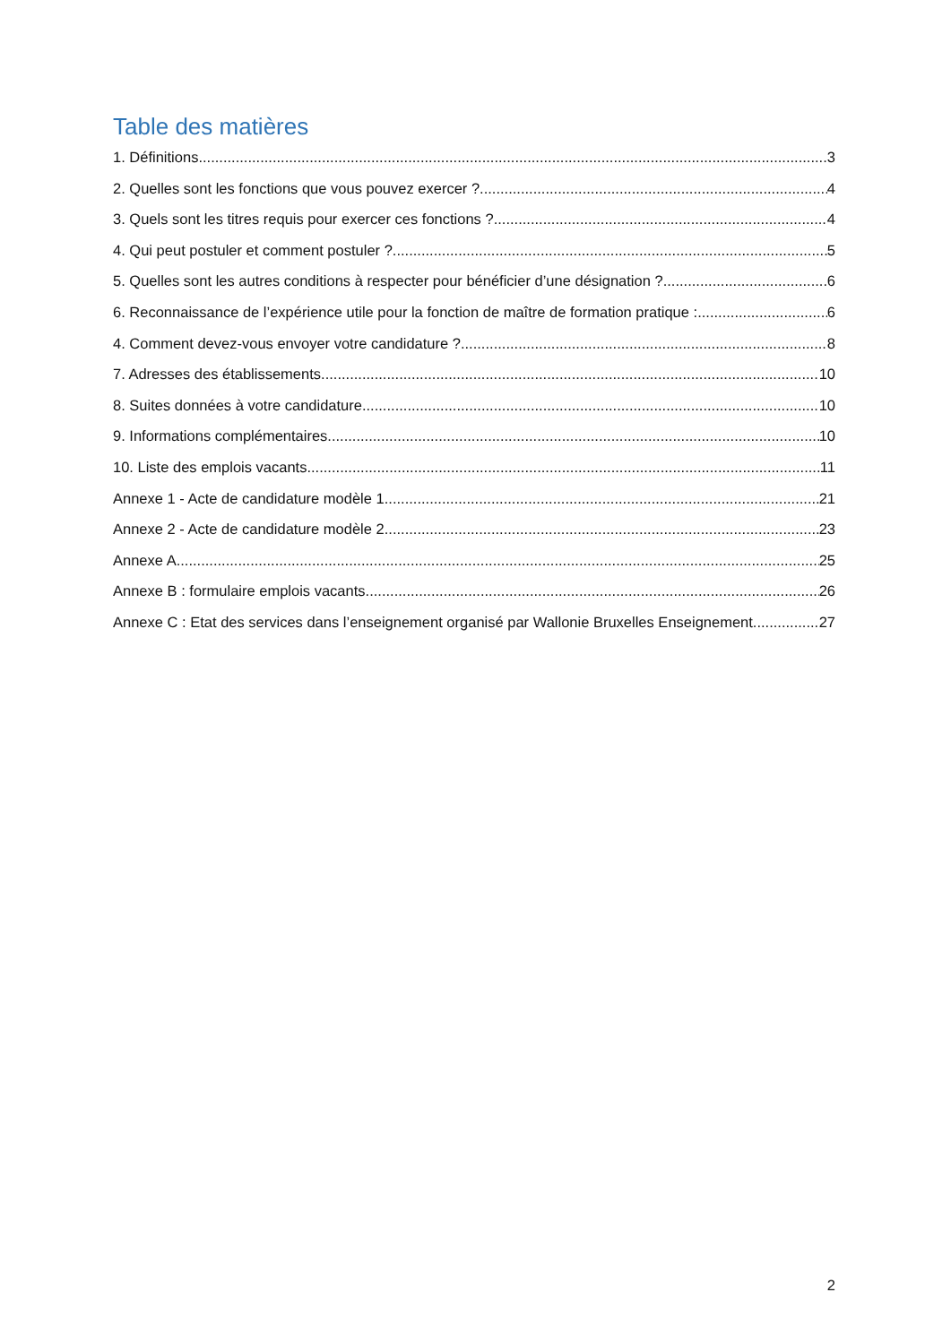Table des matières
1. Définitions 3
2. Quelles sont les fonctions que vous pouvez exercer ? 4
3. Quels sont les titres requis pour exercer ces fonctions ? 4
4. Qui peut postuler et comment postuler ? 5
5. Quelles sont les autres conditions à respecter pour bénéficier d’une désignation ? 6
6. Reconnaissance de l’expérience utile pour la fonction de maître de formation pratique : 6
4. Comment devez-vous envoyer votre candidature ? 8
7. Adresses des établissements 10
8. Suites données à votre candidature 10
9. Informations complémentaires 10
10. Liste des emplois vacants 11
Annexe 1 - Acte de candidature modèle 1 21
Annexe 2 - Acte de candidature modèle 2 23
Annexe A 25
Annexe B : formulaire emplois vacants 26
Annexe C : Etat des services dans l’enseignement organisé par Wallonie Bruxelles Enseignement 27
2